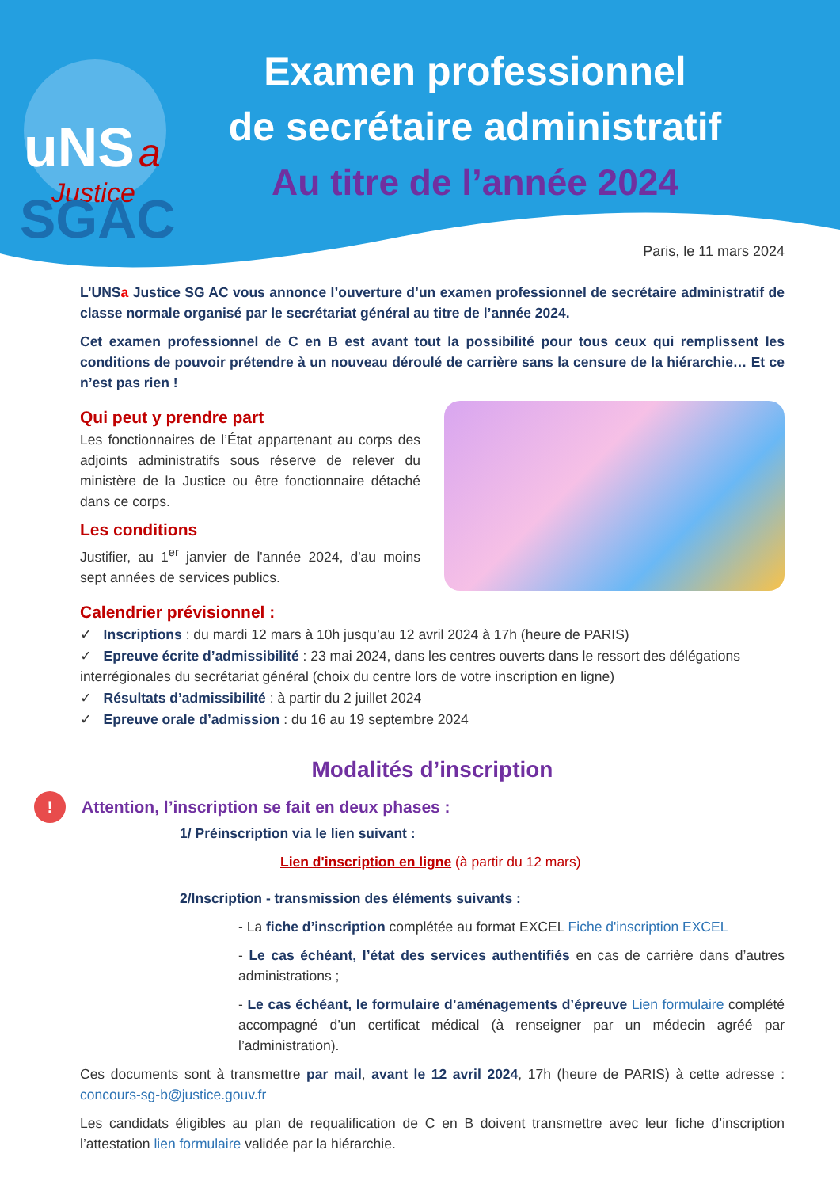uNS
a
Justice
SGAC
Examen professionnel
de secrétaire administratif
Au titre de l’année 2024
Paris, le 11 mars 2024
L’UNSa Justice SG AC vous annonce l’ouverture d’un examen professionnel de secrétaire administratif de classe normale organisé par le secrétariat général au titre de l’année 2024.
Cet examen professionnel de C en B est avant tout la possibilité pour tous ceux qui remplissent les conditions de pouvoir prétendre à un nouveau déroulé de carrière sans la censure de la hiérarchie… Et ce n’est pas rien !
Qui peut y prendre part
Les fonctionnaires de l’État appartenant au corps des adjoints administratifs sous réserve de relever du ministère de la Justice ou être fonctionnaire détaché dans ce corps.
Les conditions
Justifier, au 1<sup>er</sup> janvier de l'année 2024, d'au moins sept années de services publics.
Calendrier prévisionnel :
✓ Inscriptions : du mardi 12 mars à 10h jusqu’au 12 avril 2024 à 17h (heure de PARIS)
✓ Epreuve écrite d’admissibilité : 23 mai 2024, dans les centres ouverts dans le ressort des délégations interrégionales du secrétariat général (choix du centre lors de votre inscription en ligne)
✓ Résultats d’admissibilité : à partir du 2 juillet 2024
✓ Epreuve orale d’admission : du 16 au 19 septembre 2024
Modalités d’inscription
! Attention, l’inscription se fait en deux phases :
1/ Préinscription via le lien suivant :
Lien d'inscription en ligne (à partir du 12 mars)
2/Inscription - transmission des éléments suivants :
- La fiche d’inscription complétée au format EXCEL Fiche d'inscription EXCEL
- Le cas échéant, l’état des services authentifiés en cas de carrière dans d’autres administrations ;
- Le cas échéant, le formulaire d’aménagements d’épreuve Lien formulaire complété accompagné d’un certificat médical (à renseigner par un médecin agréé par l’administration).
Ces documents sont à transmettre par mail, avant le 12 avril 2024, 17h (heure de PARIS) à cette adresse : concours-sg-b@justice.gouv.fr
Les candidats éligibles au plan de requalification de C en B doivent transmettre avec leur fiche d’inscription l’attestation lien formulaire validée par la hiérarchie.